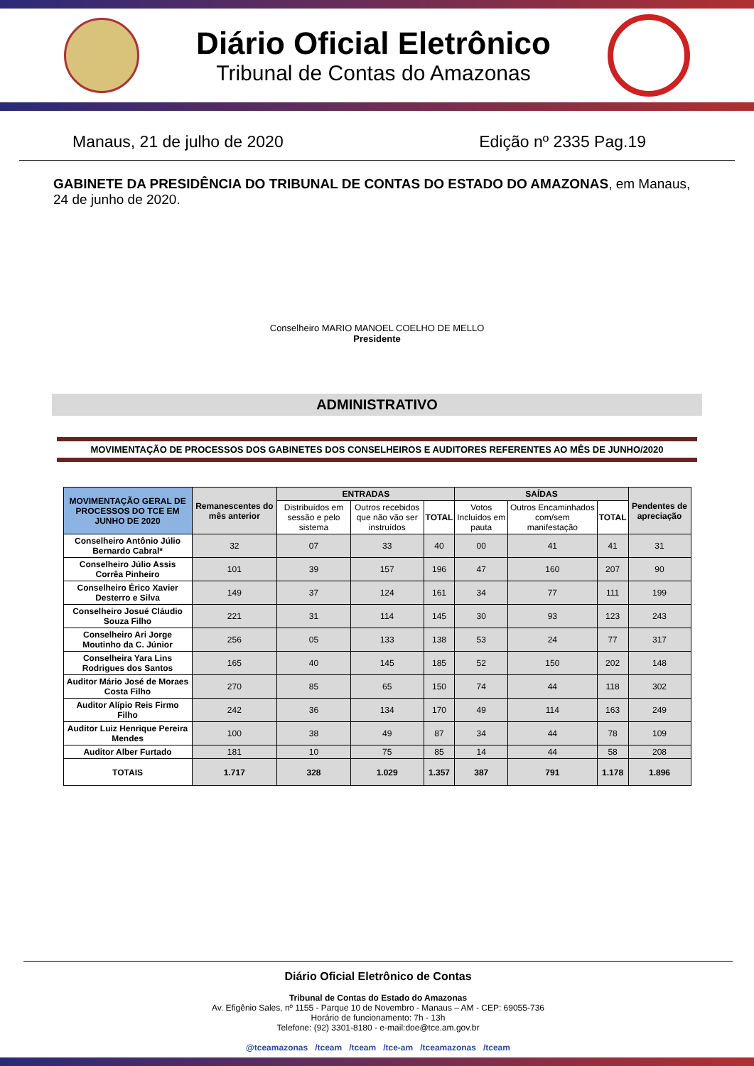Diário Oficial Eletrônico
Tribunal de Contas do Amazonas
Manaus, 21 de julho de 2020 Edição nº 2335 Pag.19
GABINETE DA PRESIDÊNCIA DO TRIBUNAL DE CONTAS DO ESTADO DO AMAZONAS, em Manaus, 24 de junho de 2020.
Conselheiro MARIO MANOEL COELHO DE MELLO
Presidente
ADMINISTRATIVO
MOVIMENTAÇÃO DE PROCESSOS DOS GABINETES DOS CONSELHEIROS E AUDITORES REFERENTES AO MÊS DE JUNHO/2020
| MOVIMENTAÇÃO GERAL DE PROCESSOS DO TCE EM JUNHO DE 2020 | Remanescentes do mês anterior | ENTRADAS | | | SAÍDAS | | | Pendentes de apreciação |
| --- | --- | --- | --- | --- | --- | --- | --- | --- |
| | | Distribuídos em sessão e pelo sistema | Outros recebidos que não vão ser instruídos | TOTAL | Votos Incluídos em pauta | Outros Encaminhados com/sem manifestação | TOTAL | |
| Conselheiro Antônio Júlio Bernardo Cabral* | 32 | 07 | 33 | 40 | 00 | 41 | 41 | 31 |
| Conselheiro Júlio Assis Corrêa Pinheiro | 101 | 39 | 157 | 196 | 47 | 160 | 207 | 90 |
| Conselheiro Érico Xavier Desterro e Silva | 149 | 37 | 124 | 161 | 34 | 77 | 111 | 199 |
| Conselheiro Josué Cláudio Souza Filho | 221 | 31 | 114 | 145 | 30 | 93 | 123 | 243 |
| Conselheiro Ari Jorge Moutinho da C. Júnior | 256 | 05 | 133 | 138 | 53 | 24 | 77 | 317 |
| Conselheira Yara Lins Rodrigues dos Santos | 165 | 40 | 145 | 185 | 52 | 150 | 202 | 148 |
| Auditor Mário José de Moraes Costa Filho | 270 | 85 | 65 | 150 | 74 | 44 | 118 | 302 |
| Auditor Alípio Reis Firmo Filho | 242 | 36 | 134 | 170 | 49 | 114 | 163 | 249 |
| Auditor Luiz Henrique Pereira Mendes | 100 | 38 | 49 | 87 | 34 | 44 | 78 | 109 |
| Auditor Alber Furtado | 181 | 10 | 75 | 85 | 14 | 44 | 58 | 208 |
| TOTAIS | 1.717 | 328 | 1.029 | 1.357 | 387 | 791 | 1.178 | 1.896 |
Diário Oficial Eletrônico de Contas
Tribunal de Contas do Estado do Amazonas
Av. Efigênio Sales, nº 1155 - Parque 10 de Novembro - Manaus – AM - CEP: 69055-736
Horário de funcionamento: 7h - 13h
Telefone: (92) 3301-8180 - e-mail:doe@tce.am.gov.br
@tceamazonas /tceam /tceam /tce-am /tceamazonas /tceam